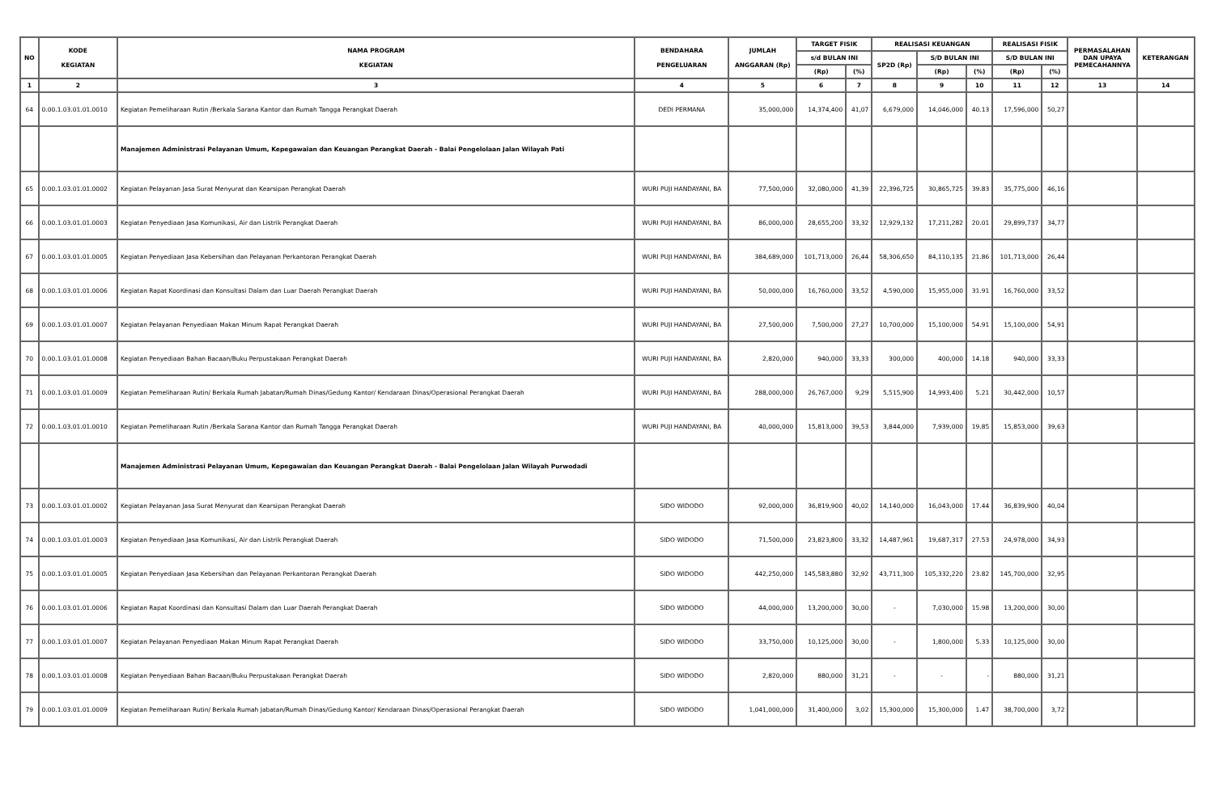| NO | KODE KEGIATAN | NAMA PROGRAM KEGIATAN | BENDAHARA PENGELUARAN | JUMLAH ANGGARAN (Rp) | TARGET FISIK | | REALISASI KEUANGAN | | | REALISASI FISIK | | PERMASALAHAN DAN UPAYA PEMECAHANNYA | KETERANGAN |
| --- | --- | --- | --- | --- | --- | --- | --- | --- | --- | --- | --- | --- | --- |
| | | | | | s/d BULAN INI | | SP2D (Rp) | S/D BULAN INI | | S/D BULAN INI | | | |
| | | | | | (Rp) | (%) | | (Rp) | (%) | (Rp) | (%) | | |
| 1 | 2 | 3 | 4 | 5 | 6 | 7 | 8 | 9 | 10 | 11 | 12 | 13 | 14 |
| 64 | 0.00.1.03.01.01.0010 | Kegiatan Pemeliharaan Rutin /Berkala Sarana Kantor dan Rumah Tangga Perangkat Daerah | DEDI PERMANA | 35,000,000 | 14,374,400 | 41,07 | 6,679,000 | 14,046,000 | 40.13 | 17,596,000 | 50,27 | | |
| | | Manajemen Administrasi Pelayanan Umum, Kepegawaian dan Keuangan Perangkat Daerah - Balai Pengelolaan Jalan Wilayah Pati | | | | | | | | | | | |
| 65 | 0.00.1.03.01.01.0002 | Kegiatan Pelayanan Jasa Surat Menyurat dan Kearsipan Perangkat Daerah | WURI PUJI HANDAYANI, BA | 77,500,000 | 32,080,000 | 41,39 | 22,396,725 | 30,865,725 | 39.83 | 35,775,000 | 46,16 | | |
| 66 | 0.00.1.03.01.01.0003 | Kegiatan Penyediaan Jasa Komunikasi, Air dan Listrik Perangkat Daerah | WURI PUJI HANDAYANI, BA | 86,000,000 | 28,655,200 | 33,32 | 12,929,132 | 17,211,282 | 20.01 | 29,899,737 | 34,77 | | |
| 67 | 0.00.1.03.01.01.0005 | Kegiatan Penyediaan Jasa Kebersihan dan Pelayanan Perkantoran Perangkat Daerah | WURI PUJI HANDAYANI, BA | 384,689,000 | 101,713,000 | 26,44 | 58,306,650 | 84,110,135 | 21.86 | 101,713,000 | 26,44 | | |
| 68 | 0.00.1.03.01.01.0006 | Kegiatan Rapat Koordinasi dan Konsultasi Dalam dan Luar Daerah Perangkat Daerah | WURI PUJI HANDAYANI, BA | 50,000,000 | 16,760,000 | 33,52 | 4,590,000 | 15,955,000 | 31.91 | 16,760,000 | 33,52 | | |
| 69 | 0.00.1.03.01.01.0007 | Kegiatan Pelayanan Penyediaan Makan Minum Rapat Perangkat Daerah | WURI PUJI HANDAYANI, BA | 27,500,000 | 7,500,000 | 27,27 | 10,700,000 | 15,100,000 | 54.91 | 15,100,000 | 54,91 | | |
| 70 | 0.00.1.03.01.01.0008 | Kegiatan Penyediaan Bahan Bacaan/Buku Perpustakaan Perangkat Daerah | WURI PUJI HANDAYANI, BA | 2,820,000 | 940,000 | 33,33 | 300,000 | 400,000 | 14.18 | 940,000 | 33,33 | | |
| 71 | 0.00.1.03.01.01.0009 | Kegiatan Pemeliharaan Rutin/ Berkala Rumah Jabatan/Rumah Dinas/Gedung Kantor/ Kendaraan Dinas/Operasional Perangkat Daerah | WURI PUJI HANDAYANI, BA | 288,000,000 | 26,767,000 | 9,29 | 5,515,900 | 14,993,400 | 5.21 | 30,442,000 | 10,57 | | |
| 72 | 0.00.1.03.01.01.0010 | Kegiatan Pemeliharaan Rutin /Berkala Sarana Kantor dan Rumah Tangga Perangkat Daerah | WURI PUJI HANDAYANI, BA | 40,000,000 | 15,813,000 | 39,53 | 3,844,000 | 7,939,000 | 19.85 | 15,853,000 | 39,63 | | |
| | | Manajemen Administrasi Pelayanan Umum, Kepegawaian dan Keuangan Perangkat Daerah - Balai Pengelolaan Jalan Wilayah Purwodadi | | | | | | | | | | | |
| 73 | 0.00.1.03.01.01.0002 | Kegiatan Pelayanan Jasa Surat Menyurat dan Kearsipan Perangkat Daerah | SIDO WIDODO | 92,000,000 | 36,819,900 | 40,02 | 14,140,000 | 16,043,000 | 17.44 | 36,839,900 | 40,04 | | |
| 74 | 0.00.1.03.01.01.0003 | Kegiatan Penyediaan Jasa Komunikasi, Air dan Listrik Perangkat Daerah | SIDO WIDODO | 71,500,000 | 23,823,800 | 33,32 | 14,487,961 | 19,687,317 | 27.53 | 24,978,000 | 34,93 | | |
| 75 | 0.00.1.03.01.01.0005 | Kegiatan Penyediaan Jasa Kebersihan dan Pelayanan Perkantoran Perangkat Daerah | SIDO WIDODO | 442,250,000 | 145,583,880 | 32,92 | 43,711,300 | 105,332,220 | 23.82 | 145,700,000 | 32,95 | | |
| 76 | 0.00.1.03.01.01.0006 | Kegiatan Rapat Koordinasi dan Konsultasi Dalam dan Luar Daerah Perangkat Daerah | SIDO WIDODO | 44,000,000 | 13,200,000 | 30,00 | - | 7,030,000 | 15.98 | 13,200,000 | 30,00 | | |
| 77 | 0.00.1.03.01.01.0007 | Kegiatan Pelayanan Penyediaan Makan Minum Rapat Perangkat Daerah | SIDO WIDODO | 33,750,000 | 10,125,000 | 30,00 | - | 1,800,000 | 5.33 | 10,125,000 | 30,00 | | |
| 78 | 0.00.1.03.01.01.0008 | Kegiatan Penyediaan Bahan Bacaan/Buku Perpustakaan Perangkat Daerah | SIDO WIDODO | 2,820,000 | 880,000 | 31,21 | - | - | - | 880,000 | 31,21 | | |
| 79 | 0.00.1.03.01.01.0009 | Kegiatan Pemeliharaan Rutin/ Berkala Rumah Jabatan/Rumah Dinas/Gedung Kantor/ Kendaraan Dinas/Operasional Perangkat Daerah | SIDO WIDODO | 1,041,000,000 | 31,400,000 | 3,02 | 15,300,000 | 15,300,000 | 1.47 | 38,700,000 | 3,72 | | |